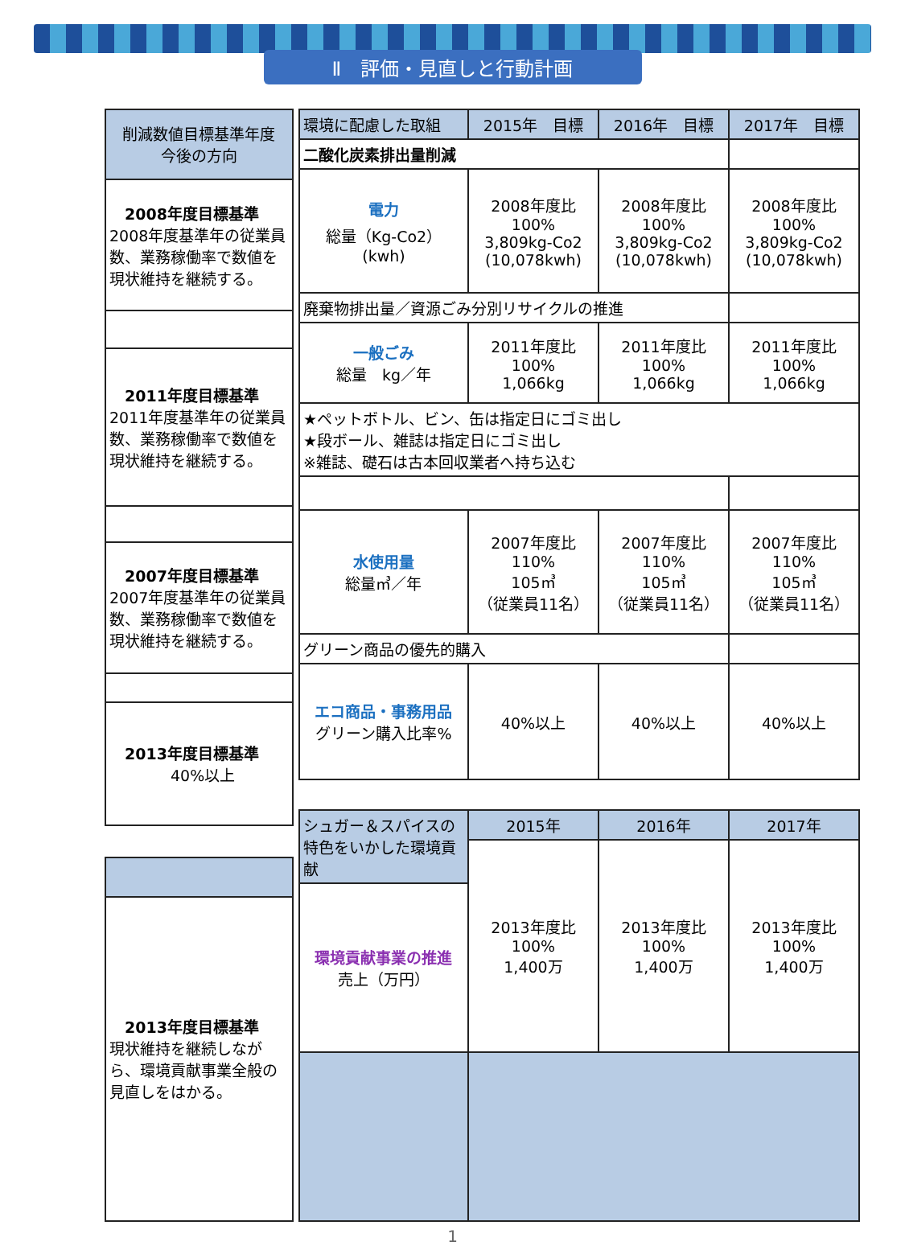Ⅱ　評価・見直しと行動計画
| 削減数値目標基準年度 今後の方向 |
| 2008年度目標基準 2008年度基準年の従業員数、業務稼働率で数値を現状維持を継続する。 |
| 2011年度目標基準 2011年度基準年の従業員数、業務稼働率で数値を現状維持を継続する。 |
| 2007年度目標基準 2007年度基準年の従業員数、業務稼働率で数値を現状維持を継続する。 |
| 2013年度目標基準 40%以上 |
| 2013年度目標基準 現状維持を継続しながら、環境貢献事業全般の見直しをはかる。 |
| 環境に配慮した取組 | 2015年 目標 | 2016年 目標 | 2017年 目標 |
| --- | --- | --- | --- |
| 二酸化炭素排出量削減 | | | |
| 電力 総量（Kg-Co2） (kwh) | 2008年度比 100% 3,809kg-Co2 (10,078kwh) | 2008年度比 100% 3,809kg-Co2 (10,078kwh) | 2008年度比 100% 3,809kg-Co2 (10,078kwh) |
| 廃棄物排出量／資源ごみ分別リサイクルの推進 | | | |
| 一般ごみ 総量 kg／年 | 2011年度比 100% 1,066kg | 2011年度比 100% 1,066kg | 2011年度比 100% 1,066kg |
| ★ペットボトル、ビン、缶は指定日にゴミ出し ★段ボール、雑誌は指定日にゴミ出し ※雑誌、礎石は古本回収業者へ持ち込む | | | |
| 水使用量 総量㎥／年 | 2007年度比 110% 105㎥ （従業員11名） | 2007年度比 110% 105㎥ （従業員11名） | 2007年度比 110% 105㎥ （従業員11名） |
| グリーン商品の優先的購入 | | | |
| エコ商品・事務用品 グリーン購入比率% | 40%以上 | 40%以上 | 40%以上 |
| シュガー＆スパイスの特色をいかした環境貢献 | 2015年 | 2016年 | 2017年 |
| | 2013年度比 100% 1,400万 | 2013年度比 100% 1,400万 | 2013年度比 100% 1,400万 |
| 環境貢献事業の推進 売上（万円） | | | |
1